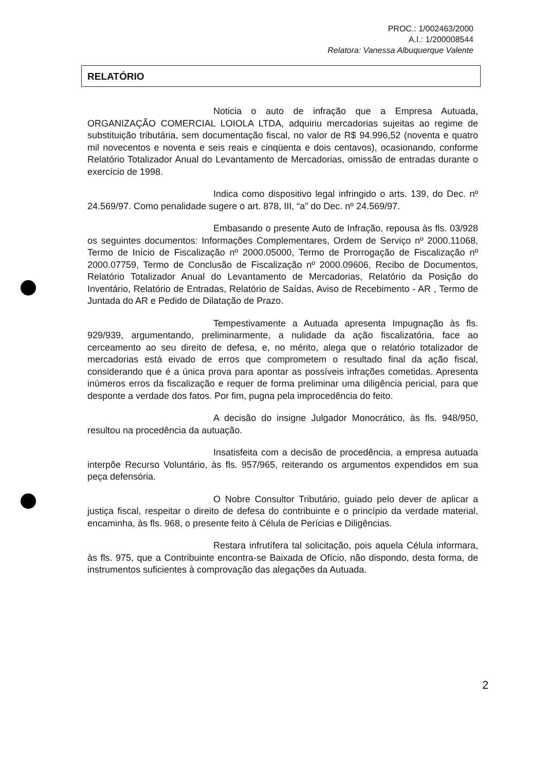PROC.: 1/002463/2000
A.I.: 1/200008544
Relatora: Vanessa Albuquerque Valente
RELATÓRIO
Noticia o auto de infração que a Empresa Autuada, ORGANIZAÇÃO COMERCIAL LOIOLA LTDA, adquiriu mercadorias sujeitas ao regime de substituição tributária, sem documentação fiscal, no valor de R$ 94.996,52 (noventa e quatro mil novecentos e noventa e seis reais e cinqüenta e dois centavos), ocasionando, conforme Relatório Totalizador Anual do Levantamento de Mercadorias, omissão de entradas durante o exercício de 1998.
Indica como dispositivo legal infringido o arts. 139, do Dec. nº 24.569/97. Como penalidade sugere o art. 878, III, “a” do Dec. nº 24.569/97.
Embasando o presente Auto de Infração, repousa às fls. 03/928 os seguintes documentos: Informações Complementares, Ordem de Serviço nº 2000.11068, Termo de Início de Fiscalização nº 2000.05000, Termo de Prorrogação de Fiscalização nº 2000.07759, Termo de Conclusão de Fiscalização nº 2000.09606, Recibo de Documentos, Relatório Totalizador Anual do Levantamento de Mercadorias, Relatório da Posição do Inventário, Relatório de Entradas, Relatório de Saídas, Aviso de Recebimento - AR , Termo de Juntada do AR e Pedido de Dilatação de Prazo.
Tempestivamente a Autuada apresenta Impugnação às fls. 929/939, argumentando, preliminarmente, a nulidade da ação fiscalizatória, face ao cerceamento ao seu direito de defesa, e, no mérito, alega que o relatório totalizador de mercadorias está eivado de erros que comprometem o resultado final da ação fiscal, considerando que é a única prova para apontar as possíveis infrações cometidas. Apresenta inúmeros erros da fiscalização e requer de forma preliminar uma diligência pericial, para que desponte a verdade dos fatos. Por fim, pugna pela improcedência do feito.
A decisão do insigne Julgador Monocrático, às fls. 948/950, resultou na procedência da autuação.
Insatisfeita com a decisão de procedência, a empresa autuada interpõe Recurso Voluntário, às fls. 957/965, reiterando os argumentos expendidos em sua peça defensória.
O Nobre Consultor Tributário, guiado pelo dever de aplicar a justiça fiscal, respeitar o direito de defesa do contribuinte e o princípio da verdade material, encaminha, às fls. 968, o presente feito à Célula de Perícias e Diligências.
Restara infrutífera tal solicitação, pois aquela Célula informara, às fls. 975, que a Contribuinte encontra-se Baixada de Ofício, não dispondo, desta forma, de instrumentos suficientes à comprovação das alegações da Autuada.
2